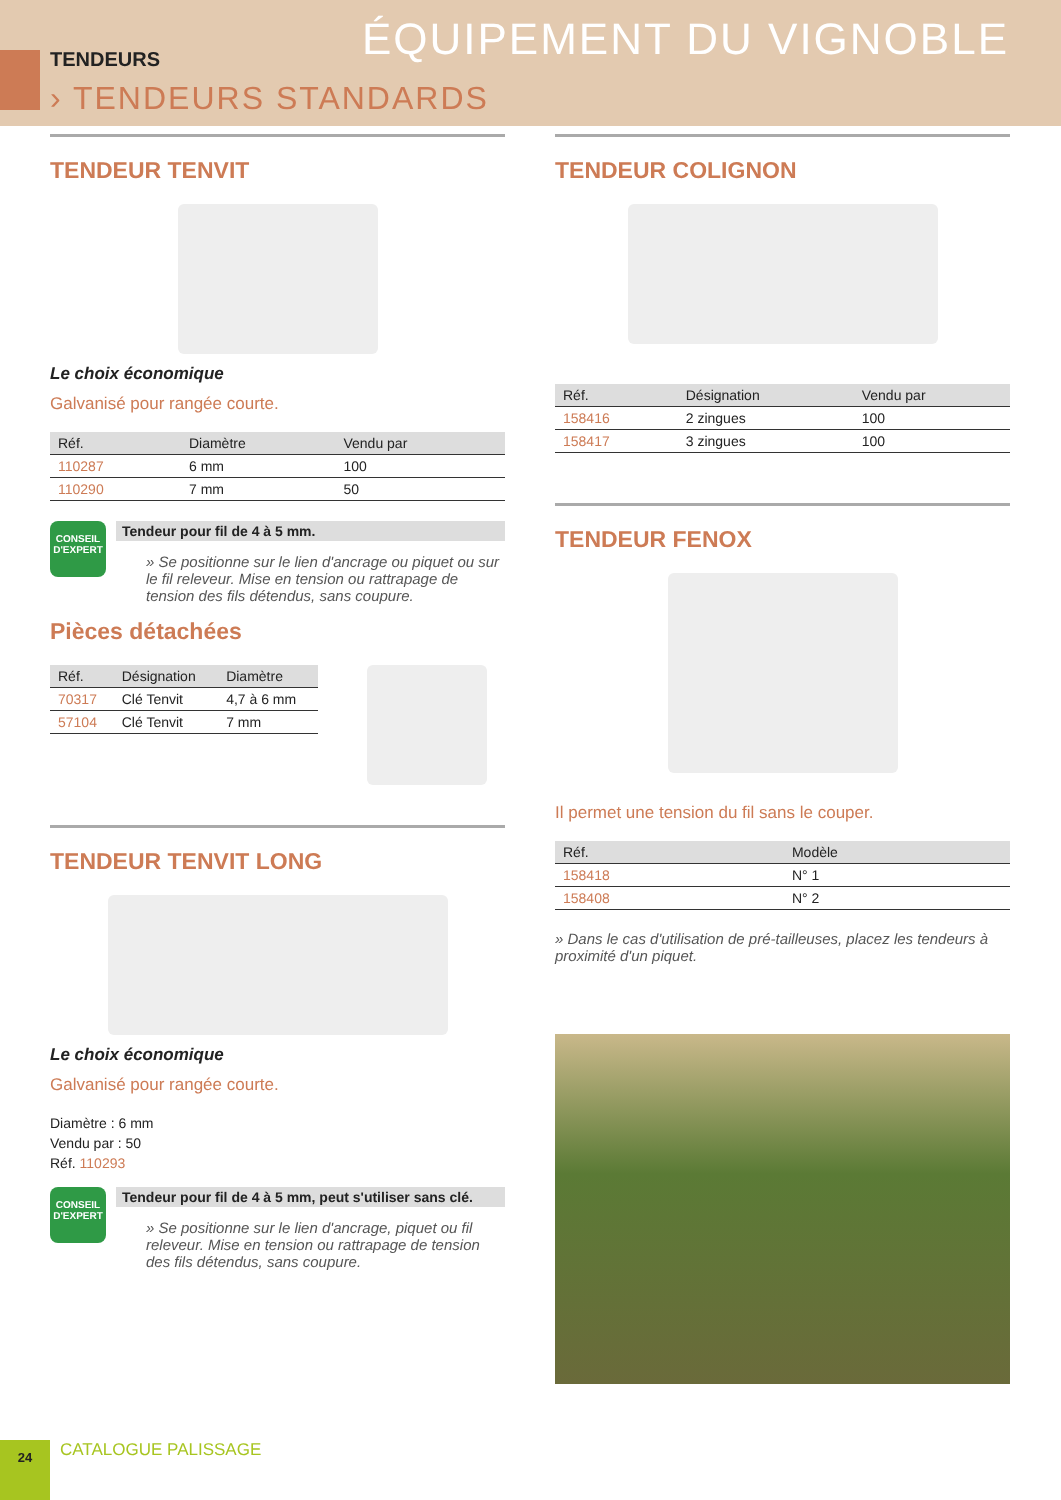TENDEURS
› TENDEURS STANDARDS
ÉQUIPEMENT DU VIGNOBLE
TENDEUR TENVIT
Le choix économique
Galvanisé pour rangée courte.
| Réf. | Diamètre | Vendu par |
| --- | --- | --- |
| 110287 | 6 mm | 100 |
| 110290 | 7 mm | 50 |
CONSEIL D'EXPERT
Tendeur pour fil de 4 à 5 mm.
» Se positionne sur le lien d'ancrage ou piquet ou sur le fil releveur. Mise en tension ou rattrapage de tension des fils détendus, sans coupure.
Pièces détachées
| Réf. | Désignation | Diamètre |
| --- | --- | --- |
| 70317 | Clé Tenvit | 4,7 à 6 mm |
| 57104 | Clé Tenvit | 7 mm |
TENDEUR TENVIT LONG
Le choix économique
Galvanisé pour rangée courte.
Diamètre : 6 mm
Vendu par : 50
Réf. 110293
CONSEIL D'EXPERT
Tendeur pour fil de 4 à 5 mm, peut s'utiliser sans clé.
» Se positionne sur le lien d'ancrage, piquet ou fil releveur. Mise en tension ou rattrapage de tension des fils détendus, sans coupure.
TENDEUR COLIGNON
| Réf. | Désignation | Vendu par |
| --- | --- | --- |
| 158416 | 2 zingues | 100 |
| 158417 | 3 zingues | 100 |
TENDEUR FENOX
Il permet une tension du fil sans le couper.
| Réf. | Modèle |
| --- | --- |
| 158418 | N° 1 |
| 158408 | N° 2 |
» Dans le cas d'utilisation de pré-tailleuses, placez les tendeurs à proximité d'un piquet.
24
CATALOGUE PALISSAGE